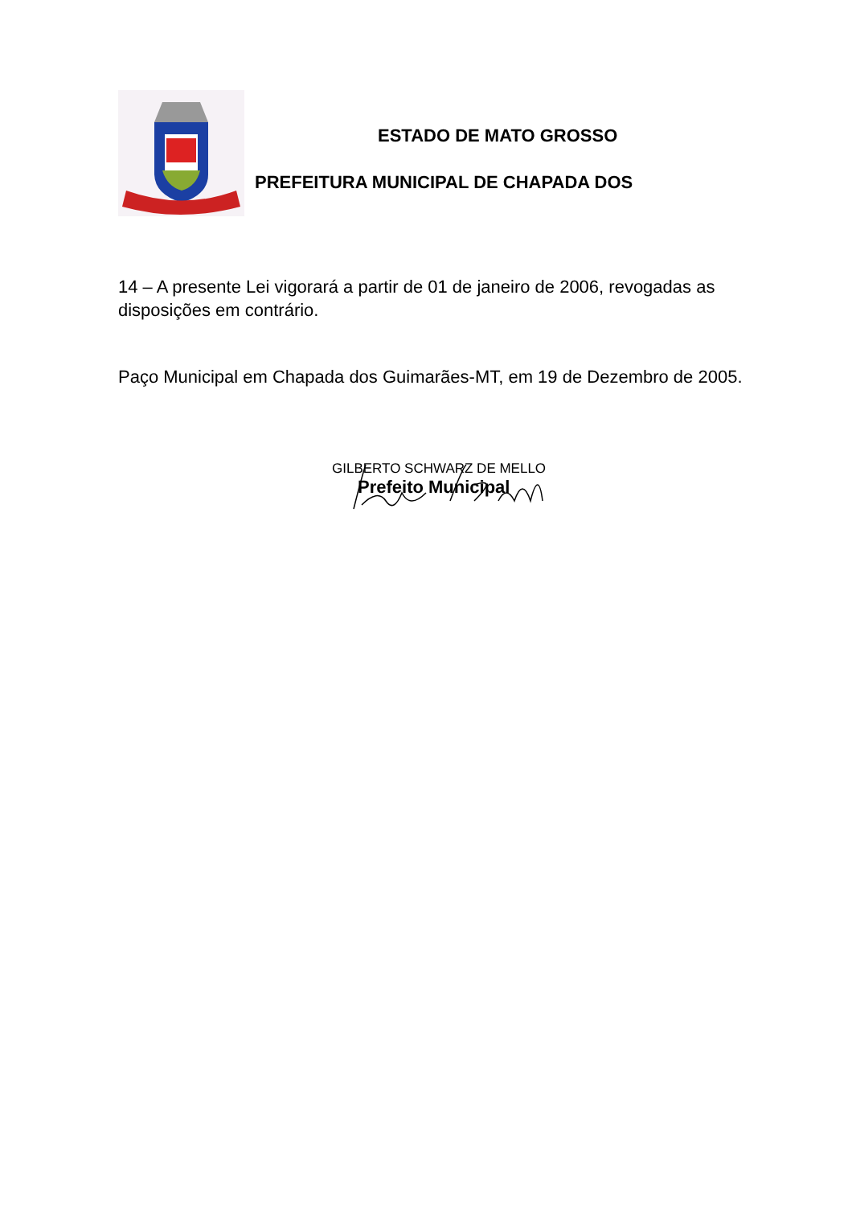ESTADO DE MATO GROSSO
PREFEITURA MUNICIPAL DE CHAPADA DOS
14 – A presente Lei vigorará a partir de 01 de janeiro de 2006, revogadas as disposições em contrário.
Paço Municipal em Chapada dos Guimarães-MT, em 19 de Dezembro de 2005.
GILBERTO SCHWARZ DE MELLO
Prefeito Municipal